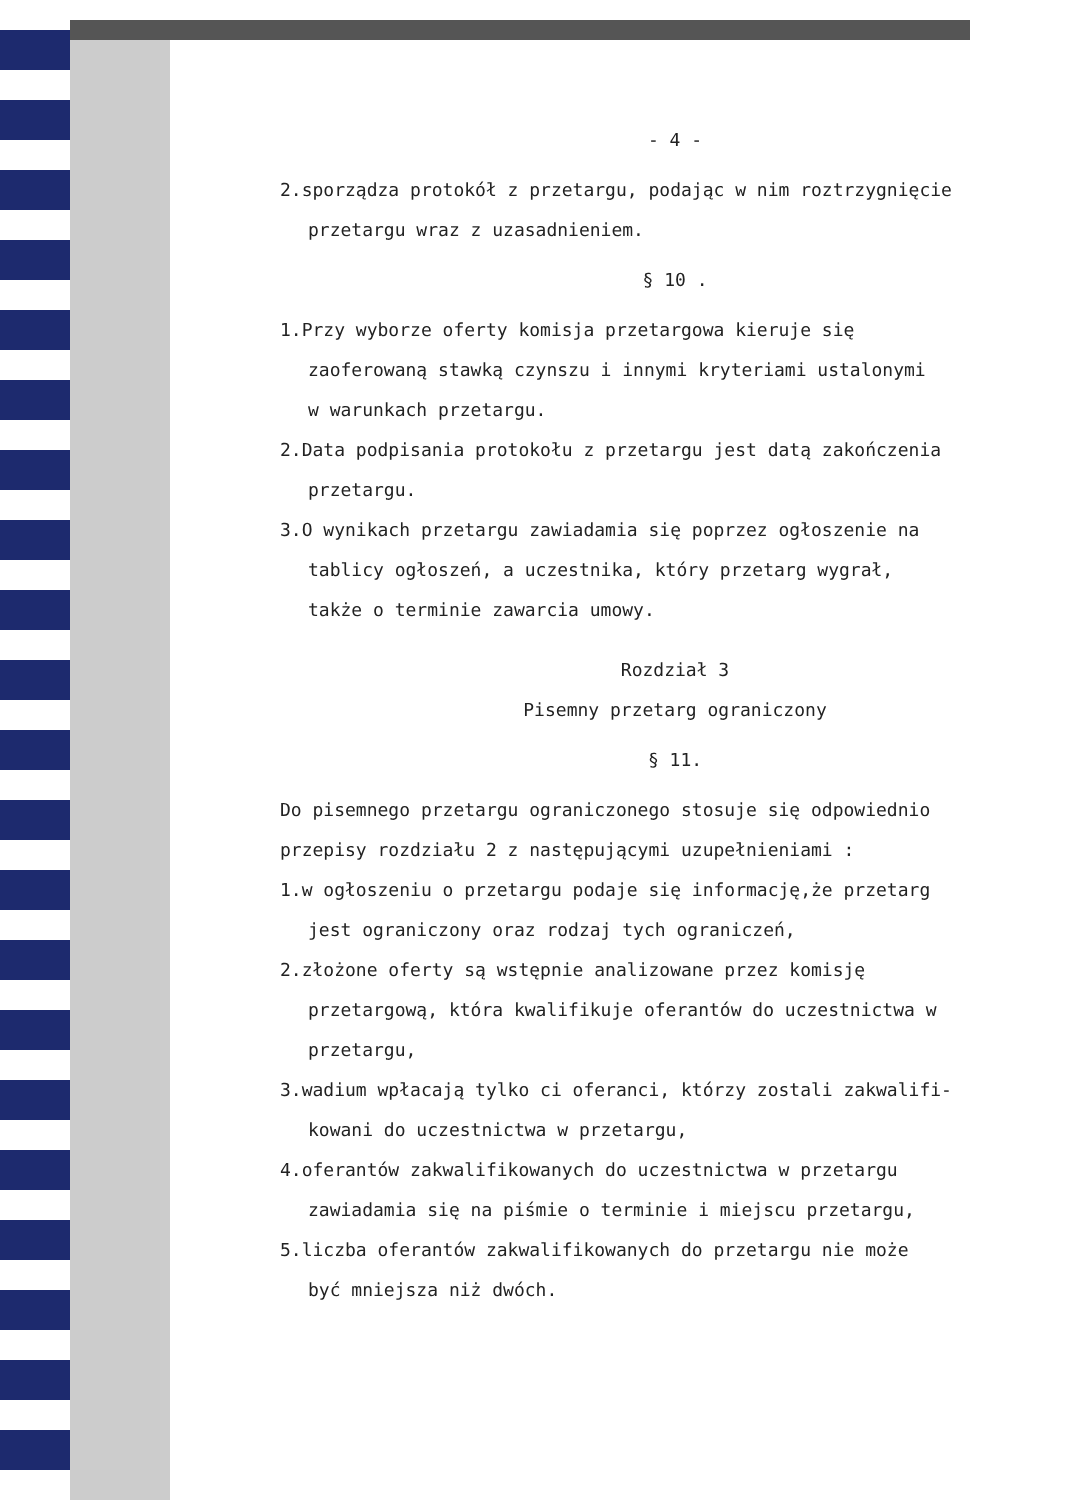- 4 -
2.sporządza protokół z przetargu, podając w nim roztrzygnięcie
przetargu wraz z uzasadnieniem.
§ 10 .
1.Przy wyborze oferty komisja przetargowa kieruje się
zaoferowaną stawką czynszu i innymi kryteriami ustalonymi
w warunkach przetargu.
2.Data podpisania protokołu z przetargu jest datą zakończenia
przetargu.
3.O wynikach przetargu zawiadamia się poprzez ogłoszenie na
tablicy ogłoszeń, a uczestnika, który przetarg wygrał,
także o terminie zawarcia umowy.
Rozdział 3
Pisemny przetarg ograniczony
§ 11.
Do pisemnego przetargu ograniczonego stosuje się odpowiednio
przepisy rozdziału 2 z następującymi uzupełnieniami :
1.w ogłoszeniu o przetargu podaje się informację,że przetarg
jest ograniczony oraz rodzaj tych ograniczeń,
2.złożone oferty są wstępnie analizowane przez komisję
przetargową, która kwalifikuje oferantów do uczestnictwa w
przetargu,
3.wadium wpłacają tylko ci oferanci, którzy zostali zakwalifi-
kowani do uczestnictwa w przetargu,
4.oferantów zakwalifikowanych do uczestnictwa w przetargu
zawiadamia się na piśmie o terminie i miejscu przetargu,
5.liczba oferantów zakwalifikowanych do przetargu nie może
być mniejsza niż dwóch.